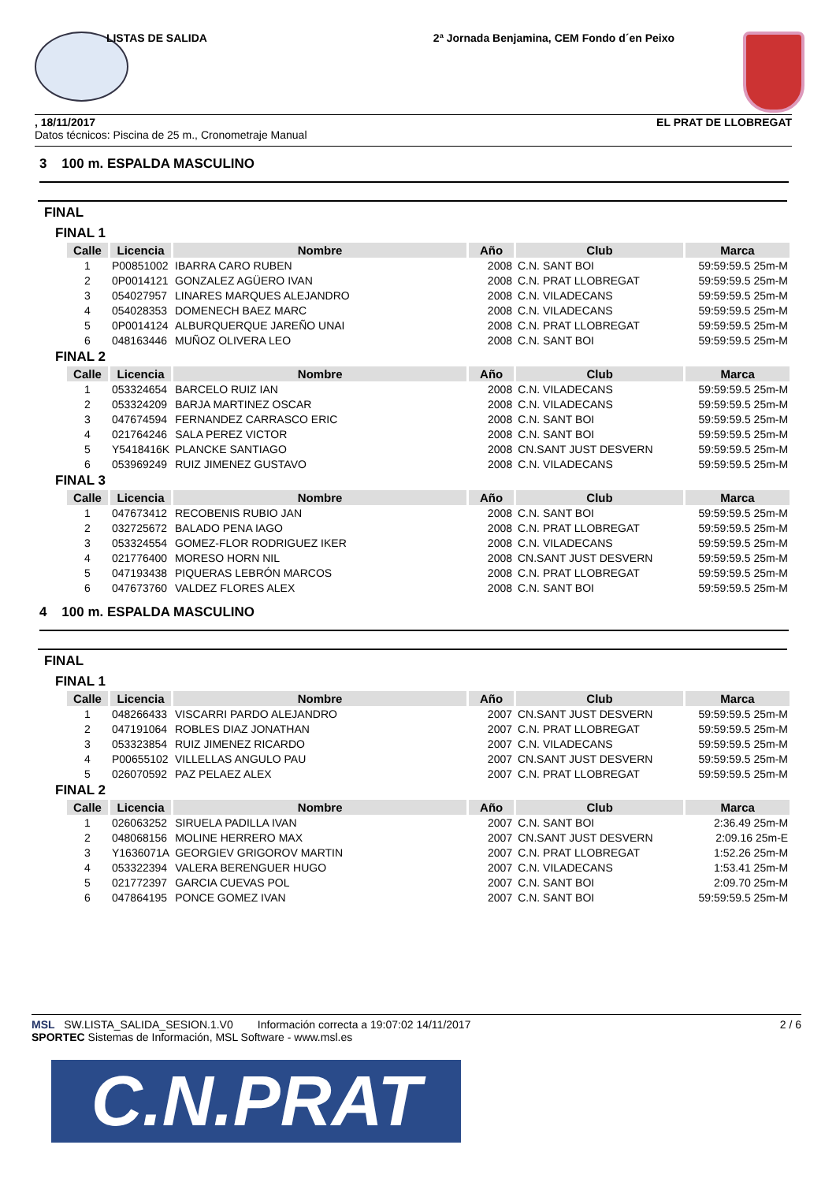LISTAS DE SALIDA 2ª Jornada Benjamina, CEM Fondo d´en Peixo
, 18/11/2017 EL PRAT DE LLOBREGAT
Datos técnicos: Piscina de 25 m., Cronometraje Manual
3 100 m. ESPALDA MASCULINO
FINAL
FINAL 1
| Calle | Licencia | Nombre | Año | Club | Marca |
| --- | --- | --- | --- | --- | --- |
| 1 | P00851002 | IBARRA CARO RUBEN | 2008 | C.N. SANT BOI | 59:59:59.5 25m-M |
| 2 | 0P0014121 | GONZALEZ AGÜERO IVAN | 2008 | C.N. PRAT LLOBREGAT | 59:59:59.5 25m-M |
| 3 | 054027957 | LINARES MARQUES ALEJANDRO | 2008 | C.N. VILADECANS | 59:59:59.5 25m-M |
| 4 | 054028353 | DOMENECH BAEZ MARC | 2008 | C.N. VILADECANS | 59:59:59.5 25m-M |
| 5 | 0P0014124 | ALBURQUERQUE JAREÑO UNAI | 2008 | C.N. PRAT LLOBREGAT | 59:59:59.5 25m-M |
| 6 | 048163446 | MUÑOZ OLIVERA LEO | 2008 | C.N. SANT BOI | 59:59:59.5 25m-M |
FINAL 2
| Calle | Licencia | Nombre | Año | Club | Marca |
| --- | --- | --- | --- | --- | --- |
| 1 | 053324654 | BARCELO RUIZ IAN | 2008 | C.N. VILADECANS | 59:59:59.5 25m-M |
| 2 | 053324209 | BARJA MARTINEZ OSCAR | 2008 | C.N. VILADECANS | 59:59:59.5 25m-M |
| 3 | 047674594 | FERNANDEZ CARRASCO ERIC | 2008 | C.N. SANT BOI | 59:59:59.5 25m-M |
| 4 | 021764246 | SALA PEREZ VICTOR | 2008 | C.N. SANT BOI | 59:59:59.5 25m-M |
| 5 | Y5418416K | PLANCKE SANTIAGO | 2008 | CN.SANT JUST DESVERN | 59:59:59.5 25m-M |
| 6 | 053969249 | RUIZ JIMENEZ GUSTAVO | 2008 | C.N. VILADECANS | 59:59:59.5 25m-M |
FINAL 3
| Calle | Licencia | Nombre | Año | Club | Marca |
| --- | --- | --- | --- | --- | --- |
| 1 | 047673412 | RECOBENIS RUBIO JAN | 2008 | C.N. SANT BOI | 59:59:59.5 25m-M |
| 2 | 032725672 | BALADO PENA IAGO | 2008 | C.N. PRAT LLOBREGAT | 59:59:59.5 25m-M |
| 3 | 053324554 | GOMEZ-FLOR RODRIGUEZ IKER | 2008 | C.N. VILADECANS | 59:59:59.5 25m-M |
| 4 | 021776400 | MORESO HORN NIL | 2008 | CN.SANT JUST DESVERN | 59:59:59.5 25m-M |
| 5 | 047193438 | PIQUERAS LEBRÓN MARCOS | 2008 | C.N. PRAT LLOBREGAT | 59:59:59.5 25m-M |
| 6 | 047673760 | VALDEZ FLORES ALEX | 2008 | C.N. SANT BOI | 59:59:59.5 25m-M |
4 100 m. ESPALDA MASCULINO
FINAL
FINAL 1
| Calle | Licencia | Nombre | Año | Club | Marca |
| --- | --- | --- | --- | --- | --- |
| 1 | 048266433 | VISCARRI PARDO ALEJANDRO | 2007 | CN.SANT JUST DESVERN | 59:59:59.5 25m-M |
| 2 | 047191064 | ROBLES DIAZ JONATHAN | 2007 | C.N. PRAT LLOBREGAT | 59:59:59.5 25m-M |
| 3 | 053323854 | RUIZ JIMENEZ RICARDO | 2007 | C.N. VILADECANS | 59:59:59.5 25m-M |
| 4 | P00655102 | VILLELLAS ANGULO PAU | 2007 | CN.SANT JUST DESVERN | 59:59:59.5 25m-M |
| 5 | 026070592 | PAZ PELAEZ ALEX | 2007 | C.N. PRAT LLOBREGAT | 59:59:59.5 25m-M |
FINAL 2
| Calle | Licencia | Nombre | Año | Club | Marca |
| --- | --- | --- | --- | --- | --- |
| 1 | 026063252 | SIRUELA PADILLA IVAN | 2007 | C.N. SANT BOI | 2:36.49 25m-M |
| 2 | 048068156 | MOLINE HERRERO MAX | 2007 | CN.SANT JUST DESVERN | 2:09.16 25m-E |
| 3 | Y1636071A | GEORGIEV GRIGOROV MARTIN | 2007 | C.N. PRAT LLOBREGAT | 1:52.26 25m-M |
| 4 | 053322394 | VALERA BERENGUER HUGO | 2007 | C.N. VILADECANS | 1:53.41 25m-M |
| 5 | 021772397 | GARCIA CUEVAS POL | 2007 | C.N. SANT BOI | 2:09.70 25m-M |
| 6 | 047864195 | PONCE GOMEZ IVAN | 2007 | C.N. SANT BOI | 59:59:59.5 25m-M |
MSL SW.LISTA_SALIDA_SESION.1.V0 Información correcta a 19:07:02 14/11/2017 2 / 6
SPORTEC Sistemas de Información, MSL Software - www.msl.es
C.N.PRAT